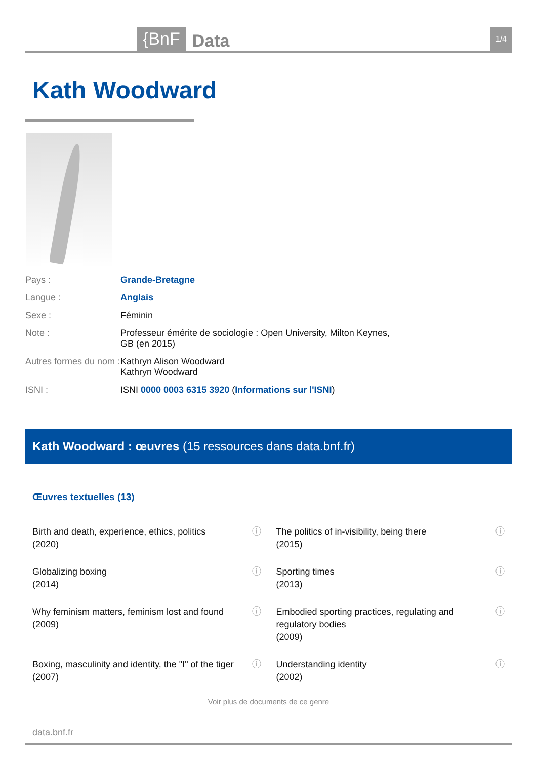{BnF Data 1/4
Kath Woodward
| Pays : | Grande-Bretagne |
| Langue : | Anglais |
| Sexe : | Féminin |
| Note : | Professeur émérite de sociologie : Open University, Milton Keynes, GB (en 2015) |
| Autres formes du nom : | Kathryn Alison Woodward Kathryn Woodward |
| ISNI : | ISNI 0000 0003 6315 3920 ( Informations sur l'ISNI ) |
Kath Woodward : œuvres (15 ressources dans data.bnf.fr)
Œuvres textuelles (13)
Birth and death, experience, ethics, politics
(2020) ⓘ
The politics of in-visibility, being there
(2015) ⓘ
Globalizing boxing
(2014) ⓘ
Sporting times
(2013) ⓘ
Why feminism matters, feminism lost and found
(2009) ⓘ
Embodied sporting practices, regulating and regulatory bodies
(2009) ⓘ
Boxing, masculinity and identity, the "I" of the tiger
(2007) ⓘ
Understanding identity
(2002) ⓘ
Voir plus de documents de ce genre
data.bnf.fr